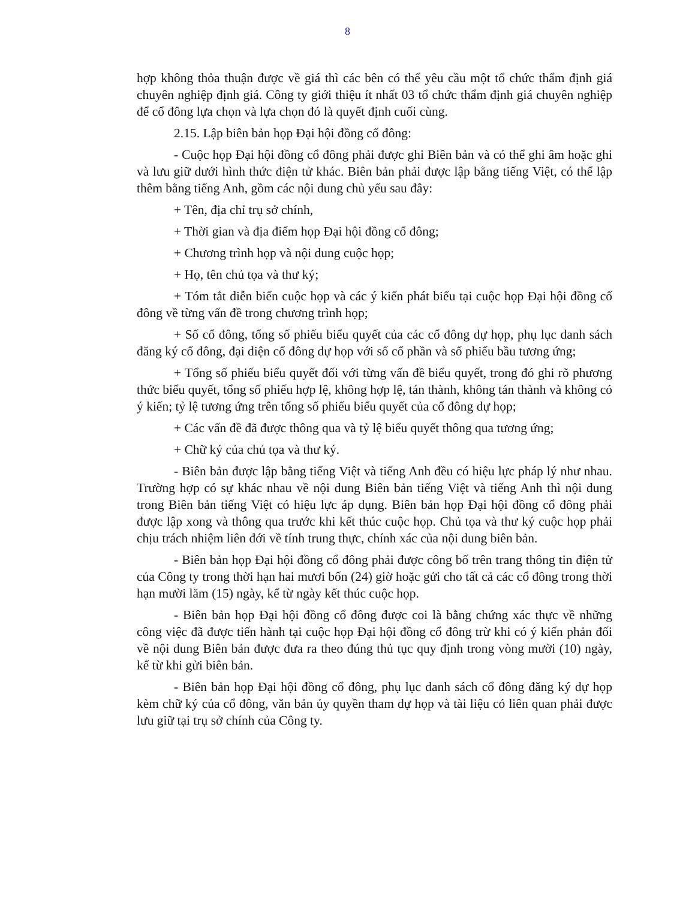8
hợp không thỏa thuận được về giá thì các bên có thể yêu cầu một tổ chức thẩm định giá chuyên nghiệp định giá. Công ty giới thiệu ít nhất 03 tổ chức thẩm định giá chuyên nghiệp để cổ đông lựa chọn và lựa chọn đó là quyết định cuối cùng.
2.15. Lập biên bản họp Đại hội đồng cổ đông:
- Cuộc họp Đại hội đồng cổ đông phải được ghi Biên bản và có thể ghi âm hoặc ghi và lưu giữ dưới hình thức điện tử khác. Biên bản phải được lập bằng tiếng Việt, có thể lập thêm bằng tiếng Anh, gồm các nội dung chủ yếu sau đây:
+ Tên, địa chỉ trụ sở chính,
+ Thời gian và địa điểm họp Đại hội đồng cổ đông;
+ Chương trình họp và nội dung cuộc họp;
+ Họ, tên chủ tọa và thư ký;
+ Tóm tắt diễn biến cuộc họp và các ý kiến phát biểu tại cuộc họp Đại hội đồng cổ đông về từng vấn đề trong chương trình họp;
+ Số cổ đông, tổng số phiếu biểu quyết của các cổ đông dự họp, phụ lục danh sách đăng ký cổ đông, đại diện cổ đông dự họp với số cổ phần và số phiếu bầu tương ứng;
+ Tổng số phiếu biểu quyết đối với từng vấn đề biểu quyết, trong đó ghi rõ phương thức biểu quyết, tổng số phiếu hợp lệ, không hợp lệ, tán thành, không tán thành và không có ý kiến; tỷ lệ tương ứng trên tổng số phiếu biểu quyết của cổ đông dự họp;
+ Các vấn đề đã được thông qua và tỷ lệ biểu quyết thông qua tương ứng;
+ Chữ ký của chủ tọa và thư ký.
- Biên bản được lập bằng tiếng Việt và tiếng Anh đều có hiệu lực pháp lý như nhau. Trường hợp có sự khác nhau về nội dung Biên bản tiếng Việt và tiếng Anh thì nội dung trong Biên bản tiếng Việt có hiệu lực áp dụng. Biên bản họp Đại hội đồng cổ đông phải được lập xong và thông qua trước khi kết thúc cuộc họp. Chủ tọa và thư ký cuộc họp phải chịu trách nhiệm liên đới về tính trung thực, chính xác của nội dung biên bản.
- Biên bản họp Đại hội đồng cổ đông phải được công bố trên trang thông tin điện tử của Công ty trong thời hạn hai mươi bốn (24) giờ hoặc gửi cho tất cả các cổ đông trong thời hạn mười lăm (15) ngày, kể từ ngày kết thúc cuộc họp.
- Biên bản họp Đại hội đồng cổ đông được coi là bằng chứng xác thực về những công việc đã được tiến hành tại cuộc họp Đại hội đồng cổ đông trừ khi có ý kiến phản đối về nội dung Biên bản được đưa ra theo đúng thủ tục quy định trong vòng mười (10) ngày, kể từ khi gửi biên bản.
- Biên bản họp Đại hội đồng cổ đông, phụ lục danh sách cổ đông đăng ký dự họp kèm chữ ký của cổ đông, văn bản ủy quyền tham dự họp và tài liệu có liên quan phải được lưu giữ tại trụ sở chính của Công ty.